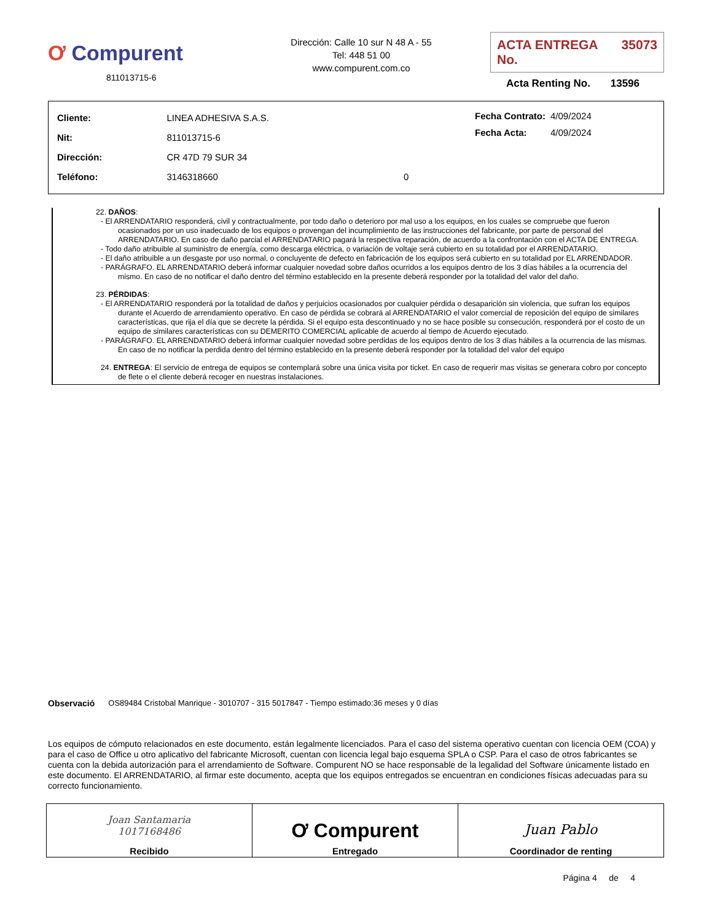Ơ Compurent
811013715-6
Dirección: Calle 10 sur N 48 A - 55
Tel: 448 51 00
www.compurent.com.co
ACTA ENTREGA No. 35073
Acta Renting No. 13596
| Cliente: | LINEA ADHESIVA S.A.S. | |
| Nit: | 811013715-6 | |
| Dirección: | CR 47D 79 SUR 34 | |
| Teléfono: | 3146318660 | 0 |
| Fecha Contrato: | 4/09/2024 |
| Fecha Acta: | 4/09/2024 |
22. DAÑOS:
- El ARRENDATARIO responderá, civil y contractualmente, por todo daño o deterioro por mal uso a los equipos, en los cuales se compruebe que fueron ocasionados por un uso inadecuado de los equipos o provengan del incumplimiento de las instrucciones del fabricante, por parte de personal del ARRENDATARIO. En caso de daño parcial el ARRENDATARIO pagará la respectiva reparación, de acuerdo a la confrontación con el ACTA DE ENTREGA.
- Todo daño atribuible al suministro de energía, como descarga eléctrica, o variación de voltaje será cubierto en su totalidad por el ARRENDATARIO.
- El daño atribuible a un desgaste por uso normal, o concluyente de defecto en fabricación de los equipos será cubierto en su totalidad por EL ARRENDADOR.
- PARÁGRAFO. EL ARRENDATARIO deberá informar cualquier novedad sobre daños ocurridos a los equipos dentro de los 3 días hábiles a la ocurrencia del mismo. En caso de no notificar el daño dentro del término establecido en la presente deberá responder por la totalidad del valor del daño.
23. PÉRDIDAS:
- El ARRENDATARIO responderá por la totalidad de daños y perjuicios ocasionados por cualquier pérdida o desaparición sin violencia, que sufran los equipos durante el Acuerdo de arrendamiento operativo. En caso de pérdida se cobrará al ARRENDATARIO el valor comercial de reposición del equipo de similares características, que rija el día que se decrete la pérdida. Si el equipo esta descontinuado y no se hace posible su consecución, responderá por el costo de un equipo de similares características con su DEMERITO COMERCIAL aplicable de acuerdo al tiempo de Acuerdo ejecutado.
- PARÁGRAFO. EL ARRENDATARIO deberá informar cualquier novedad sobre perdidas de los equipos dentro de los 3 días hábiles a la ocurrencia de las mismas. En caso de no notificar la perdida dentro del término establecido en la presente deberá responder por la totalidad del valor del equipo
24. ENTREGA: El servicio de entrega de equipos se contemplará sobre una única visita por ticket. En caso de requerir mas visitas se generara cobro por concepto de flete o el cliente deberá recoger en nuestras instalaciones.
Observació OS89484 Cristobal Manrique - 3010707 - 315 5017847 - Tiempo estimado:36 meses y 0 días
Los equipos de cómputo relacionados en este documento, están legalmente licenciados. Para el caso del sistema operativo cuentan con licencia OEM (COA) y para el caso de Office u otro aplicativo del fabricante Microsoft, cuentan con licencia legal bajo esquema SPLA o CSP. Para el caso de otros fabricantes se cuenta con la debida autorización para el arrendamiento de Software. Compurent NO se hace responsable de la legalidad del Software únicamente listado en este documento. El ARRENDATARIO, al firmar este documento, acepta que los equipos entregados se encuentran en condiciones físicas adecuadas para su correcto funcionamiento.
| Joan Santamaria 1017168486 Recibido | Ơ Compurent Entregado | Juan Pablo Coordinador de renting |
Página 4 de 4